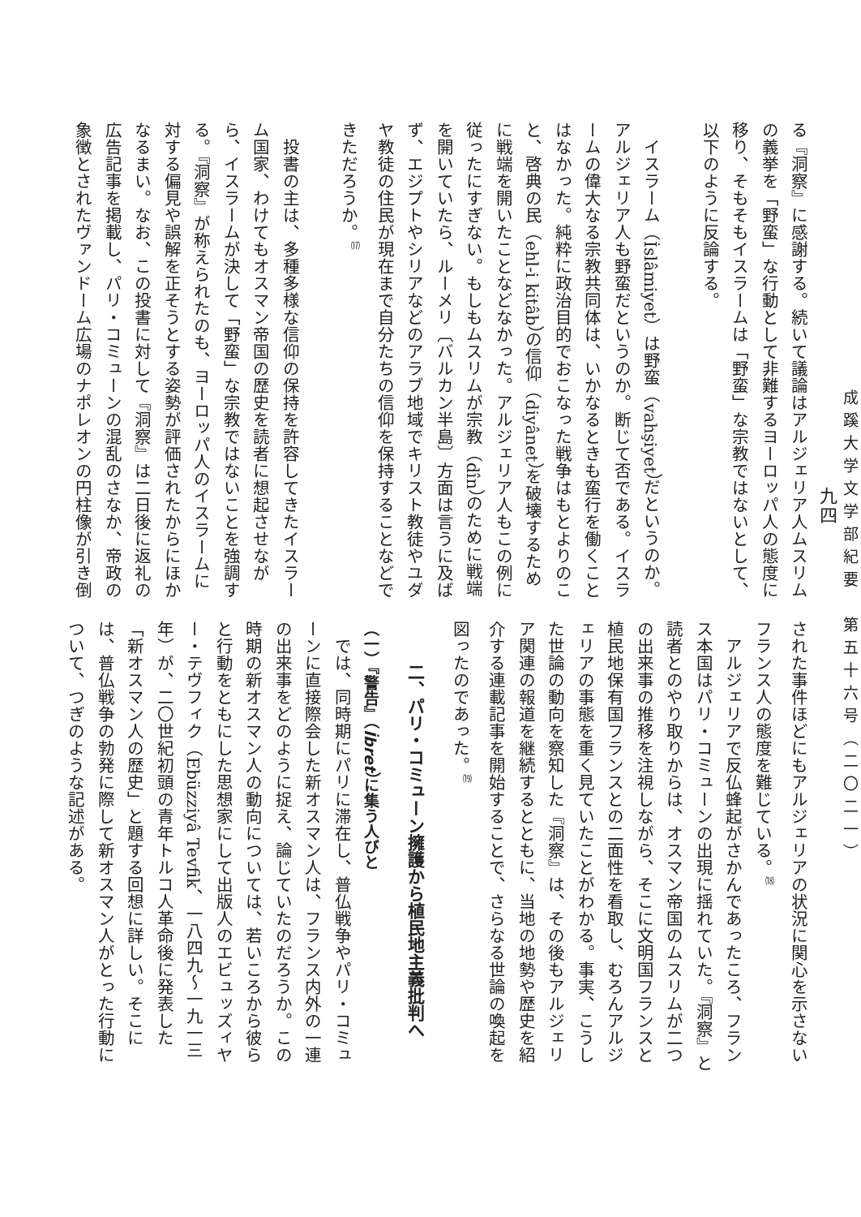成蹊大学文学部紀要　第五十六号（二〇二一）
九四
る『洞察』に感謝する。続いて議論はアルジェリア人ムスリムの義挙を「野蛮」な行動として非難するヨーロッパ人の態度に移り、そもそもイスラームは「野蛮」な宗教ではないとして、以下のように反論する。
イスラーム（İslâmiyet）は野蛮（vahşiyet）だというのか。アルジェリア人も野蛮だというのか。断じて否である。イスラームの偉大なる宗教共同体は、いかなるときも蛮行を働くことはなかった。純粋に政治目的でおこなった戦争はもとよりのこと、啓典の民（ehl-i kitâb）の信仰（diyânet）を破壊するために戦端を開いたことなどなかった。アルジェリア人もこの例に従ったにすぎない。もしもムスリムが宗教（dîn）のために戦端を開いていたら、ルーメリ〔バルカン半島〕方面は言うに及ばず、エジプトやシリアなどのアラブ地域でキリスト教徒やユダヤ教徒の住民が現在まで自分たちの信仰を保持することなどできただろうか。<sup>⒄</sup>
投書の主は、多種多様な信仰の保持を許容してきたイスラーム国家、わけてもオスマン帝国の歴史を読者に想起させながら、イスラームが決して「野蛮」な宗教ではないことを強調する。『洞察』が称えられたのも、ヨーロッパ人のイスラームに対する偏見や誤解を正そうとする姿勢が評価されたからにほかなるまい。なお、この投書に対して『洞察』は二日後に返礼の広告記事を掲載し、パリ・コミューンの混乱のさなか、帝政の象徴とされたヴァンドーム広場のナポレオンの円柱像が引き倒
された事件ほどにもアルジェリアの状況に関心を示さないフランス人の態度を難じている。<sup>⒅</sup>
アルジェリアで反仏蜂起がさかんであったころ、フランス本国はパリ・コミューンの出現に揺れていた。『洞察』と読者とのやり取りからは、オスマン帝国のムスリムが二つの出来事の推移を注視しながら、そこに文明国フランスと植民地保有国フランスとの二面性を看取し、むろんアルジェリアの事態を重く見ていたことがわかる。事実、こうした世論の動向を察知した『洞察』は、その後もアルジェリア関連の報道を継続するとともに、当地の地勢や歴史を紹介する連載記事を開始することで、さらなる世論の喚起を図ったのであった。<sup>⒆</sup>
二、パリ・コミューン擁護から植民地主義批判へ
（一）『警告』（İbret）に集う人びと
では、同時期にパリに滞在し、普仏戦争やパリ・コミューンに直接際会した新オスマン人は、フランス内外の一連の出来事をどのように捉え、論じていたのだろうか。この時期の新オスマン人の動向については、若いころから彼らと行動をともにした思想家にして出版人のエビュッズィヤー・テヴフィク（Ebüzziyâ Tevfik、一八四九～一九一三年）が、二〇世紀初頭の青年トルコ人革命後に発表した「新オスマン人の歴史」と題する回想に詳しい。そこには、普仏戦争の勃発に際して新オスマン人がとった行動について、つぎのような記述がある。